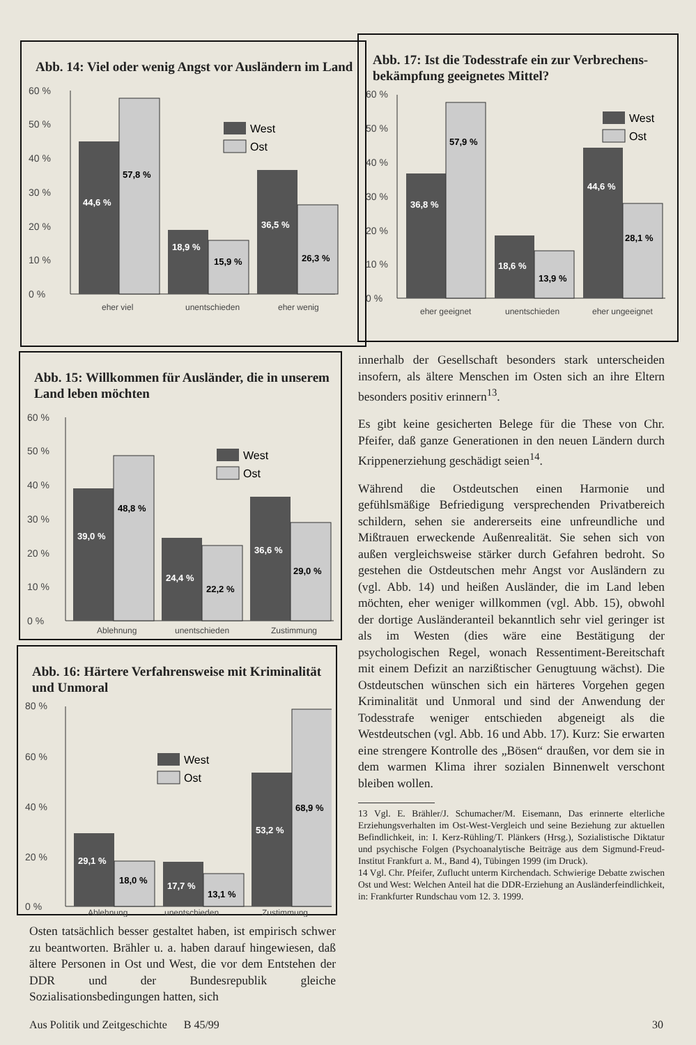Abb. 14: Viel oder wenig Angst vor Ausländern im Land
60 %
50 %
40 %
30 %
20 %
10 %
0 %
44,6 %
57,8 %
18,9 %
15,9 %
36,5 %
26,3 %
West
Ost
eher viel
unentschieden
eher wenig
Abb. 17: Ist die Todesstrafe ein zur Verbrechens-bekämpfung geeignetes Mittel?
60 %
50 %
40 %
30 %
20 %
10 %
0 %
36,8 %
57,9 %
18,6 %
13,9 %
44,6 %
28,1 %
West
Ost
eher geeignet
unentschieden
eher ungeeignet
Abb. 15: Willkommen für Ausländer, die in unserem Land leben möchten
60 %
50 %
40 %
30 %
20 %
10 %
0 %
39,0 %
48,8 %
24,4 %
22,2 %
36,6 %
29,0 %
West
Ost
Ablehnung
unentschieden
Zustimmung
Abb. 16: Härtere Verfahrensweise mit Kriminalität und Unmoral
80 %
60 %
40 %
20 %
0 %
29,1 %
18,0 %
17,7 %
13,1 %
53,2 %
68,9 %
West
Ost
Ablehnung
unentschieden
Zustimmung
Osten tatsächlich besser gestaltet haben, ist empirisch schwer zu beantworten. Brähler u. a. haben darauf hingewiesen, daß ältere Personen in Ost und West, die vor dem Entstehen der DDR und der Bundesrepublik gleiche Sozialisationsbedingungen hatten, sich
innerhalb der Gesellschaft besonders stark unterscheiden insofern, als ältere Menschen im Osten sich an ihre Eltern besonders positiv erinnern<sup>13</sup>.
Es gibt keine gesicherten Belege für die These von Chr. Pfeifer, daß ganze Generationen in den neuen Ländern durch Krippenerziehung geschädigt seien<sup>14</sup>.
Während die Ostdeutschen einen Harmonie und gefühlsmäßige Befriedigung versprechenden Privatbereich schildern, sehen sie andererseits eine unfreundliche und Mißtrauen erweckende Außenrealität. Sie sehen sich von außen vergleichsweise stärker durch Gefahren bedroht. So gestehen die Ostdeutschen mehr Angst vor Ausländern zu (vgl. Abb. 14) und heißen Ausländer, die im Land leben möchten, eher weniger willkommen (vgl. Abb. 15), obwohl der dortige Ausländeranteil bekanntlich sehr viel geringer ist als im Westen (dies wäre eine Bestätigung der psychologischen Regel, wonach Ressentiment-Bereitschaft mit einem Defizit an narzißtischer Genugtuung wächst). Die Ostdeutschen wünschen sich ein härteres Vorgehen gegen Kriminalität und Unmoral und sind der Anwendung der Todesstrafe weniger entschieden abgeneigt als die Westdeutschen (vgl. Abb. 16 und Abb. 17). Kurz: Sie erwarten eine strengere Kontrolle des „Bösen“ draußen, vor dem sie in dem warmen Klima ihrer sozialen Binnenwelt verschont bleiben wollen.
13 Vgl. E. Brähler/J. Schumacher/M. Eisemann, Das erinnerte elterliche Erziehungsverhalten im Ost-West-Vergleich und seine Beziehung zur aktuellen Befindlichkeit, in: I. Kerz-Rühling/T. Plänkers (Hrsg.), Sozialistische Diktatur und psychische Folgen (Psychoanalytische Beiträge aus dem Sigmund-Freud-Institut Frankfurt a. M., Band 4), Tübingen 1999 (im Druck).
14 Vgl. Chr. Pfeifer, Zuflucht unterm Kirchendach. Schwierige Debatte zwischen Ost und West: Welchen Anteil hat die DDR-Erziehung an Ausländerfeindlichkeit, in: Frankfurter Rundschau vom 12. 3. 1999.
Aus Politik und Zeitgeschichte B 45/99 30